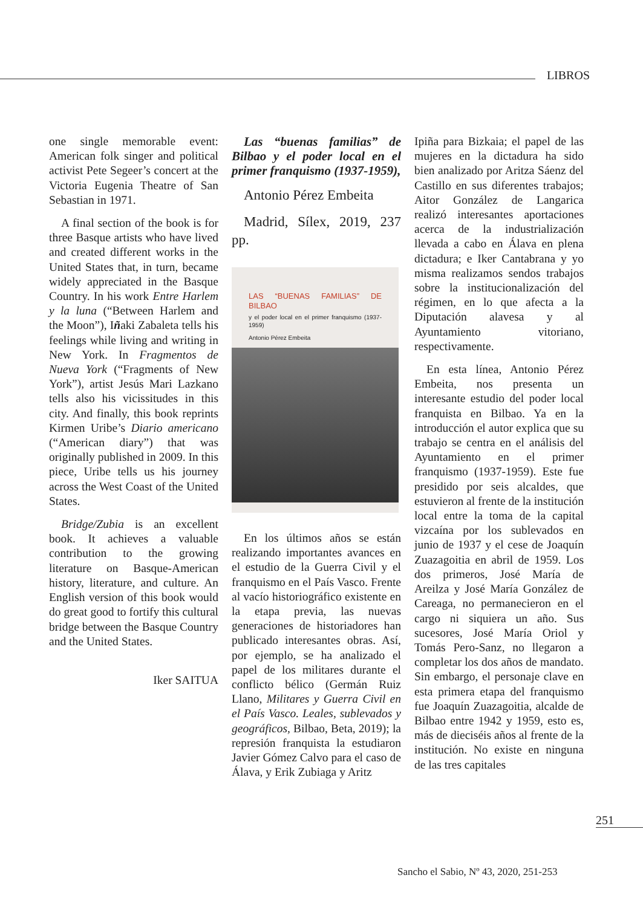LIBROS
one single memorable event: American folk singer and political activist Pete Segeer’s concert at the Victoria Eugenia Theatre of San Sebastian in 1971.
A final section of the book is for three Basque artists who have lived and created different works in the United States that, in turn, became widely appreciated in the Basque Country. In his work Entre Harlem y la luna (“Between Harlem and the Moon”), Iñaki Zabaleta tells his feelings while living and writing in New York. In Fragmentos de Nueva York (“Fragments of New York”), artist Jesús Mari Lazkano tells also his vicissitudes in this city. And finally, this book reprints Kirmen Uribe’s Diario americano (“American diary”) that was originally published in 2009. In this piece, Uribe tells us his journey across the West Coast of the United States.
Bridge/Zubia is an excellent book. It achieves a valuable contribution to the growing literature on Basque-American history, literature, and culture. An English version of this book would do great good to fortify this cultural bridge between the Basque Country and the United States.
Iker SAITUA
Las “buenas familias” de Bilbao y el poder local en el primer franquismo (1937-1959),
Antonio Pérez Embeita
Madrid, Sílex, 2019, 237 pp.
LAS “BUENAS FAMILIAS” DE BILBAO
y el poder local en el primer franquismo (1937-1959)
Antonio Pérez Embeita
En los últimos años se están realizando importantes avances en el estudio de la Guerra Civil y el franquismo en el País Vasco. Frente al vacío historiográfico existente en la etapa previa, las nuevas generaciones de historiadores han publicado interesantes obras. Así, por ejemplo, se ha analizado el papel de los militares durante el conflicto bélico (Germán Ruiz Llano, Militares y Guerra Civil en el País Vasco. Leales, sublevados y geográficos, Bilbao, Beta, 2019); la represión franquista la estudiaron Javier Gómez Calvo para el caso de Álava, y Erik Zubiaga y Aritz
Ipiña para Bizkaia; el papel de las mujeres en la dictadura ha sido bien analizado por Aritza Sáenz del Castillo en sus diferentes trabajos; Aitor González de Langarica realizó interesantes aportaciones acerca de la industrialización llevada a cabo en Álava en plena dictadura; e Iker Cantabrana y yo misma realizamos sendos trabajos sobre la institucionalización del régimen, en lo que afecta a la Diputación alavesa y al Ayuntamiento vitoriano, respectivamente.
En esta línea, Antonio Pérez Embeita, nos presenta un interesante estudio del poder local franquista en Bilbao. Ya en la introducción el autor explica que su trabajo se centra en el análisis del Ayuntamiento en el primer franquismo (1937-1959). Este fue presidido por seis alcaldes, que estuvieron al frente de la institución local entre la toma de la capital vizcaína por los sublevados en junio de 1937 y el cese de Joaquín Zuazagoitia en abril de 1959. Los dos primeros, José María de Areilza y José María González de Careaga, no permanecieron en el cargo ni siquiera un año. Sus sucesores, José María Oriol y Tomás Pero-Sanz, no llegaron a completar los dos años de mandato. Sin embargo, el personaje clave en esta primera etapa del franquismo fue Joaquín Zuazagoitia, alcalde de Bilbao entre 1942 y 1959, esto es, más de dieciséis años al frente de la institución. No existe en ninguna de las tres capitales
251
Sancho el Sabio, Nº 43, 2020, 251-253